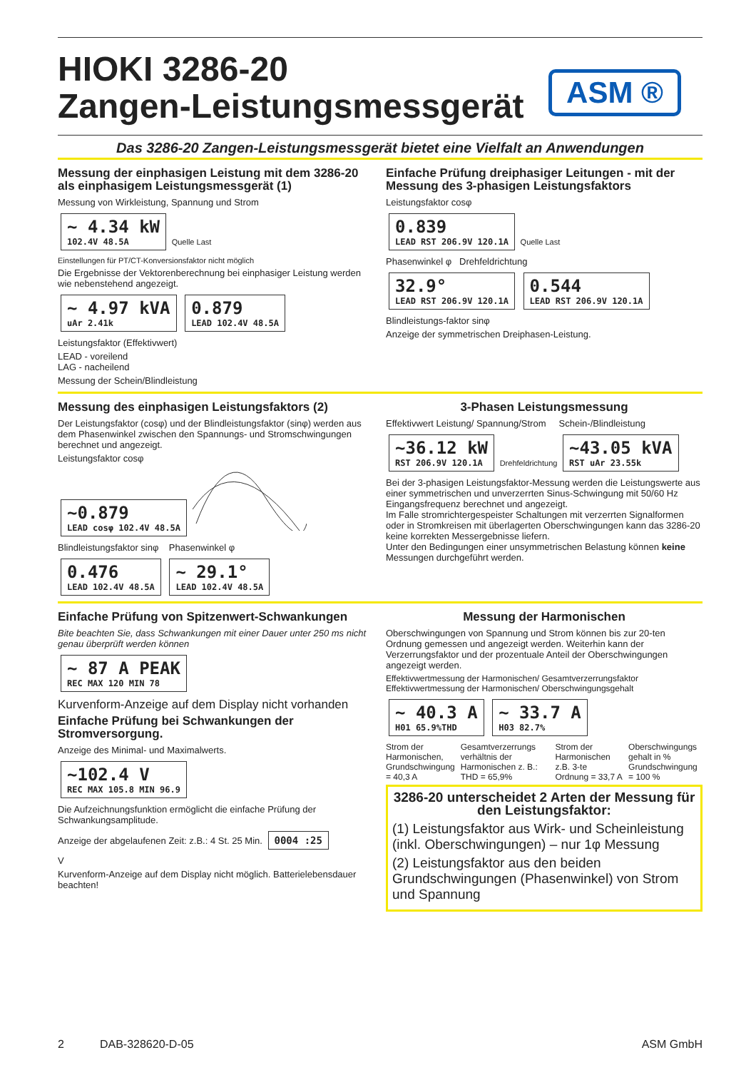HIOKI 3286-20
Zangen-Leistungsmessgerät
ASM ®
Das 3286-20 Zangen-Leistungsmessgerät bietet eine Vielfalt an Anwendungen
Messung der einphasigen Leistung mit dem 3286-20 als einphasigem Leistungsmessgerät (1)
Messung von Wirkleistung, Spannung und Strom
~ 4.34 kW 102.4V 48.5A Quelle Last
Einstellungen für PT/CT-Konversionsfaktor nicht möglich
Die Ergebnisse der Vektorenberechnung bei einphasiger Leistung werden wie nebenstehend angezeigt.
~ 4.97 kVA uAr 2.41k 0.879 LEAD 102.4V 48.5A
Leistungsfaktor (Effektivwert)
LEAD - voreilend
LAG - nacheilend
Messung der Schein/Blindleistung
Einfache Prüfung dreiphasiger Leitungen - mit der Messung des 3-phasigen Leistungsfaktors
Leistungsfaktor cosφ
0.839 LEAD RST 206.9V 120.1A Quelle Last
Phasenwinkel φ Drehfeldrichtung
32.9° LEAD RST 206.9V 120.1A 0.544 LEAD RST 206.9V 120.1A
Blindleistungs-faktor sinφ
Anzeige der symmetrischen Dreiphasen-Leistung.
Messung des einphasigen Leistungsfaktors (2)
Der Leistungsfaktor (cosφ) und der Blindleistungsfaktor (sinφ) werden aus dem Phasenwinkel zwischen den Spannungs- und Stromschwingungen berechnet und angezeigt.
Leistungsfaktor cosφ
~0.879 LEAD cosφ 102.4V 48.5A
Blindleistungsfaktor sinφ Phasenwinkel φ
0.476 LEAD 102.4V 48.5A ~ 29.1° LEAD 102.4V 48.5A
3-Phasen Leistungsmessung
Effektivwert Leistung/ Spannung/Strom Schein-/Blindleistung
~36.12 kW RST 206.9V 120.1A Drehfeldrichtung ~43.05 kVA RST uAr 23.55k
Bei der 3-phasigen Leistungsfaktor-Messung werden die Leistungswerte aus einer symmetrischen und unverzerrten Sinus-Schwingung mit 50/60 Hz Eingangsfrequenz berechnet und angezeigt.
Im Falle stromrichtergespeister Schaltungen mit verzerrten Signalformen oder in Stromkreisen mit überlagerten Oberschwingungen kann das 3286-20 keine korrekten Messergebnisse liefern.
Unter den Bedingungen einer unsymmetrischen Belastung können keine Messungen durchgeführt werden.
Einfache Prüfung von Spitzenwert-Schwankungen
Bite beachten Sie, dass Schwankungen mit einer Dauer unter 250 ms nicht genau überprüft werden können
~ 87 A PEAK REC MAX 120 MIN 78
Kurvenform-Anzeige auf dem Display nicht vorhanden
Einfache Prüfung bei Schwankungen der Stromversorgung.
Anzeige des Minimal- und Maximalwerts.
~102.4 V REC MAX 105.8 MIN 96.9
Die Aufzeichnungsfunktion ermöglicht die einfache Prüfung der Schwankungsamplitude.
Anzeige der abgelaufenen Zeit: z.B.: 4 St. 25 Min. 0004 :25
V
Kurvenform-Anzeige auf dem Display nicht möglich. Batterielebensdauer beachten!
Messung der Harmonischen
Oberschwingungen von Spannung und Strom können bis zur 20-ten Ordnung gemessen und angezeigt werden. Weiterhin kann der Verzerrungsfaktor und der prozentuale Anteil der Oberschwingungen angezeigt werden.
Effektivwertmessung der Harmonischen/ Gesamtverzerrungsfaktor Effektivwertmessung der Harmonischen/ Oberschwingungsgehalt
~ 40.3 A H01 65.9%THD ~ 33.7 A H03 82.7%
Strom der Harmonischen, Grundschwingung = 40,3 A
Gesamtverzerrungs verhältnis der Harmonischen z. B.: THD = 65,9%
Strom der Harmonischen z.B. 3-te Ordnung = 33,7 A
Oberschwingungs gehalt in % Grundschwingung = 100 %
3286-20 unterscheidet 2 Arten der Messung für den Leistungsfaktor:
(1) Leistungsfaktor aus Wirk- und Scheinleistung (inkl. Oberschwingungen) – nur 1φ Messung
(2) Leistungsfaktor aus den beiden Grundschwingungen (Phasenwinkel) von Strom und Spannung
2 DAB-328620-D-05 ASM GmbH